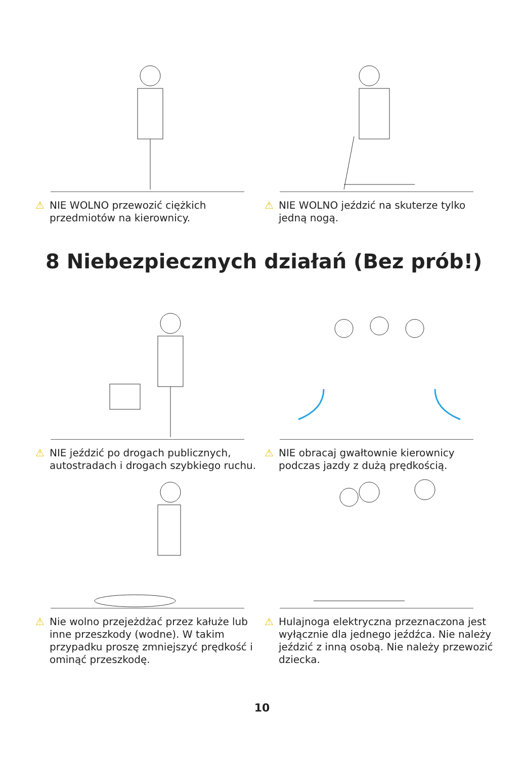⚠ NIE WOLNO przewozić ciężkich przedmiotów na kierownicy.
⚠ NIE WOLNO jeździć na skuterze tylko jedną nogą.
8 Niebezpiecznych działań (Bez prób!)
⚠ NIE jeździć po drogach publicznych, autostradach i drogach szybkiego ruchu.
⚠ NIE obracaj gwałtownie kierownicy podczas jazdy z dużą prędkością.
⚠ Nie wolno przejeżdżać przez kałuże lub inne przeszkody (wodne). W takim przypadku proszę zmniejszyć prędkość i ominąć przeszkodę.
⚠ Hulajnoga elektryczna przeznaczona jest wyłącznie dla jednego jeźdźca. Nie należy jeździć z inną osobą. Nie należy przewozić dziecka.
10